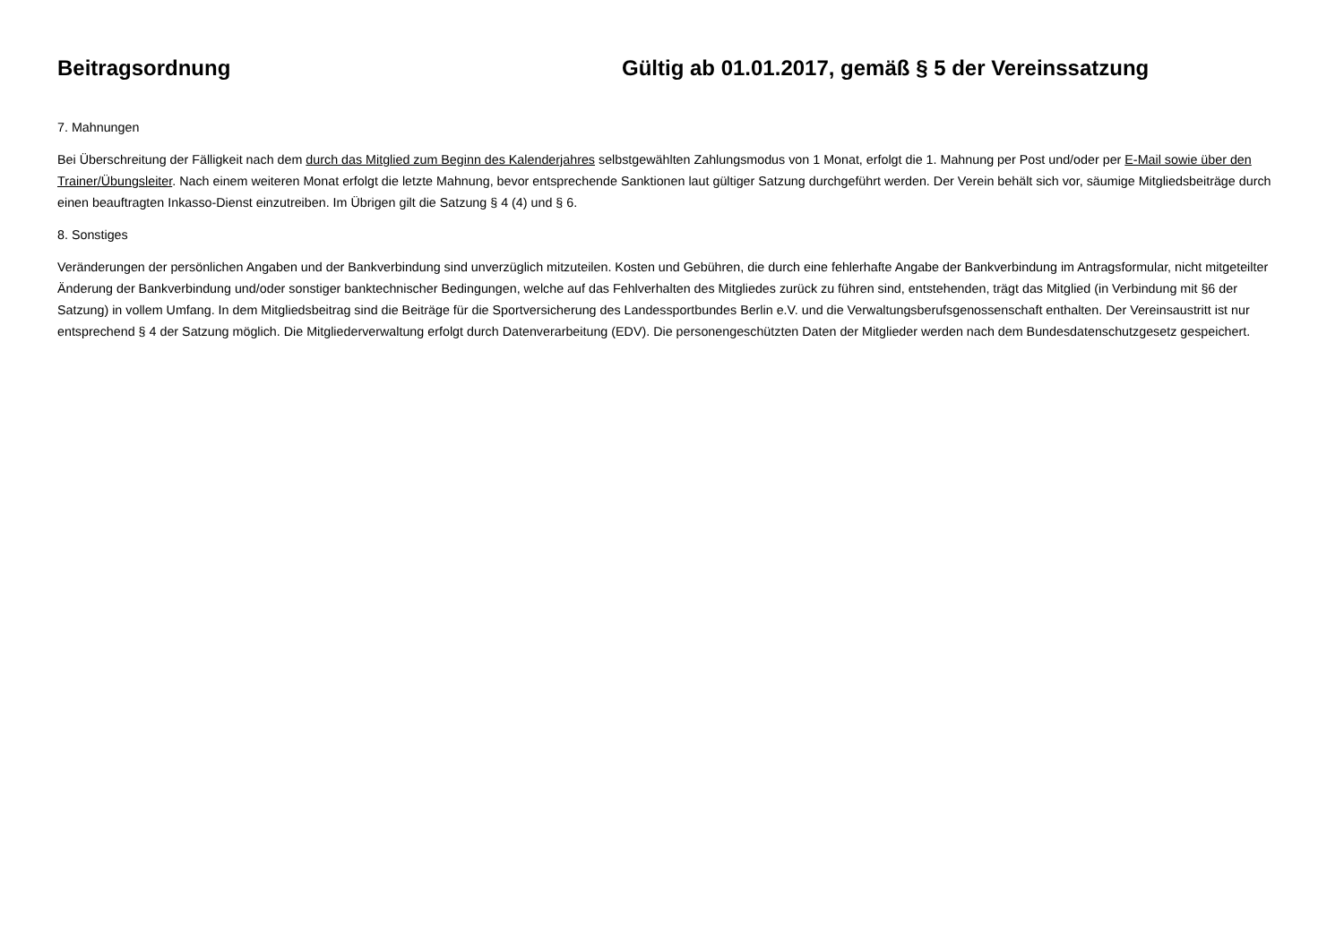Beitragsordnung Gültig ab 01.01.2017, gemäß § 5 der Vereinssatzung
7. Mahnungen
Bei Überschreitung der Fälligkeit nach dem durch das Mitglied zum Beginn des Kalenderjahres selbstgewählten Zahlungsmodus von 1 Monat, erfolgt die 1. Mahnung per Post und/oder per E-Mail sowie über den Trainer/Übungsleiter. Nach einem weiteren Monat erfolgt die letzte Mahnung, bevor entsprechende Sanktionen laut gültiger Satzung durchgeführt werden. Der Verein behält sich vor, säumige Mitgliedsbeiträge durch einen beauftragten Inkasso-Dienst einzutreiben. Im Übrigen gilt die Satzung § 4 (4) und § 6.
8. Sonstiges
Veränderungen der persönlichen Angaben und der Bankverbindung sind unverzüglich mitzuteilen. Kosten und Gebühren, die durch eine fehlerhafte Angabe der Bankverbindung im Antragsformular, nicht mitgeteilter Änderung der Bankverbindung und/oder sonstiger banktechnischer Bedingungen, welche auf das Fehlverhalten des Mitgliedes zurück zu führen sind, entstehenden, trägt das Mitglied (in Verbindung mit §6 der Satzung) in vollem Umfang. In dem Mitgliedsbeitrag sind die Beiträge für die Sportversicherung des Landessportbundes Berlin e.V. und die Verwaltungsberufsgenossenschaft enthalten. Der Vereinsaustritt ist nur entsprechend § 4 der Satzung möglich. Die Mitgliederverwaltung erfolgt durch Datenverarbeitung (EDV). Die personengeschützten Daten der Mitglieder werden nach dem Bundesdatenschutzgesetz gespeichert.